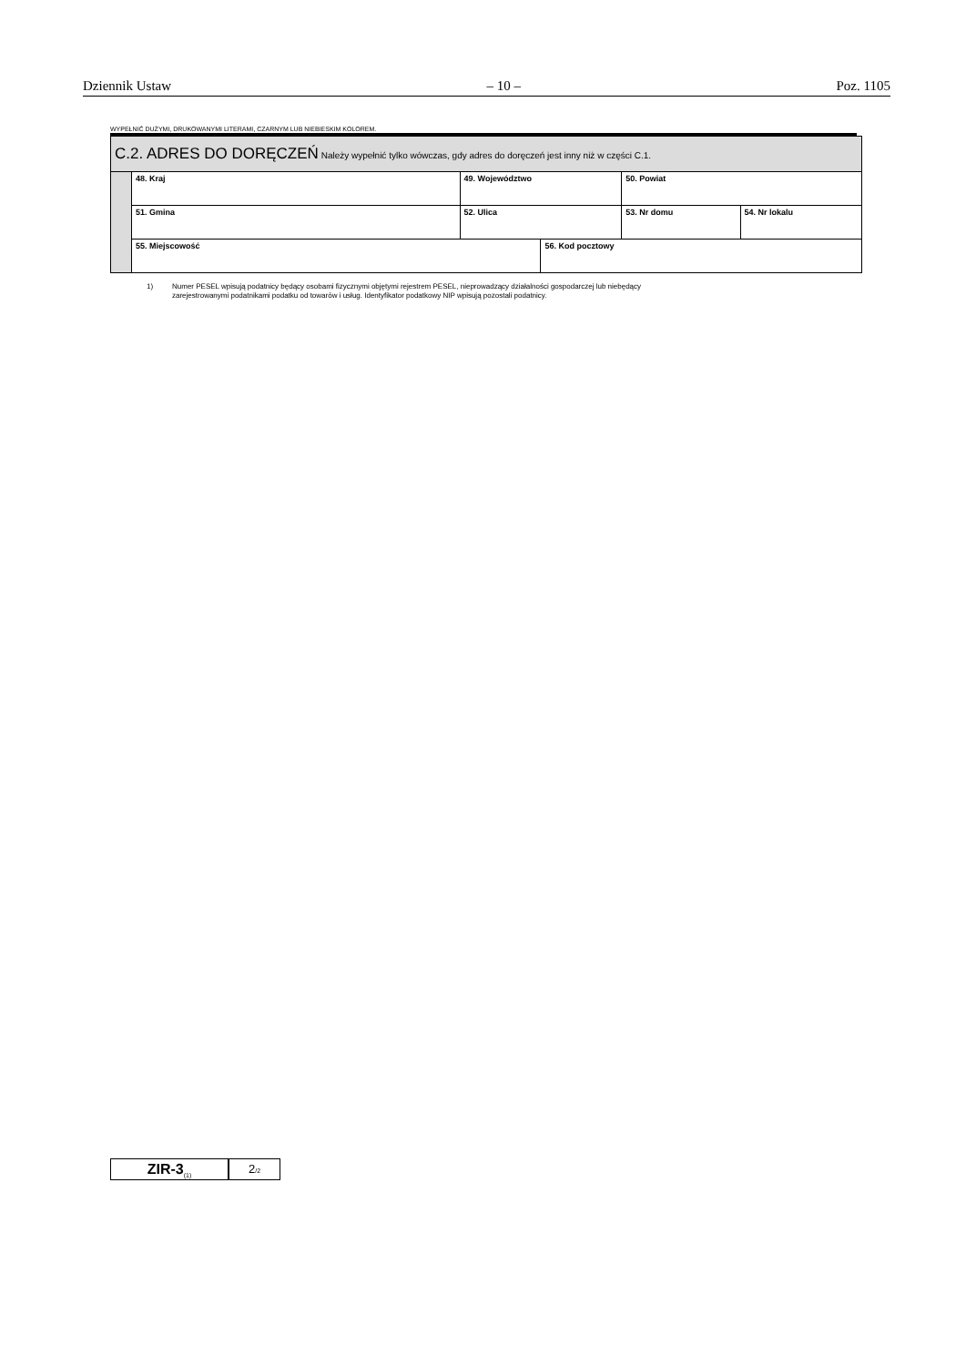Dziennik Ustaw – 10 – Poz. 1105
WYPEŁNIĆ DUŻYMI, DRUKOWANYMI LITERAMI, CZARNYM LUB NIEBIESKIM KOLOREM.
| C.2. ADRES DO DORĘCZEŃ Należy wypełnić tylko wówczas, gdy adres do doręczeń jest inny niż w części C.1. | | | | | | |
| | 48. Kraj | 49. Województwo | | 50. Powiat | | |
| | 51. Gminа | 52. Ulica | | | 53. Nr domu | 54. Nr lokalu |
| | 55. Miejscowość | | 56. Kod pocztowy | | | |
1) Numer PESEL wpisują podatnicy będący osobami fizycznymi objętymi rejestrem PESEL, nieprowadzący działalności gospodarczej lub niebędący
zarejestrowanymi podatnikami podatku od towarów i usług. Identyfikator podatkowy NIP wpisują pozostali podatnicy.
ZIR-3<sub>(1)</sub>
2/2